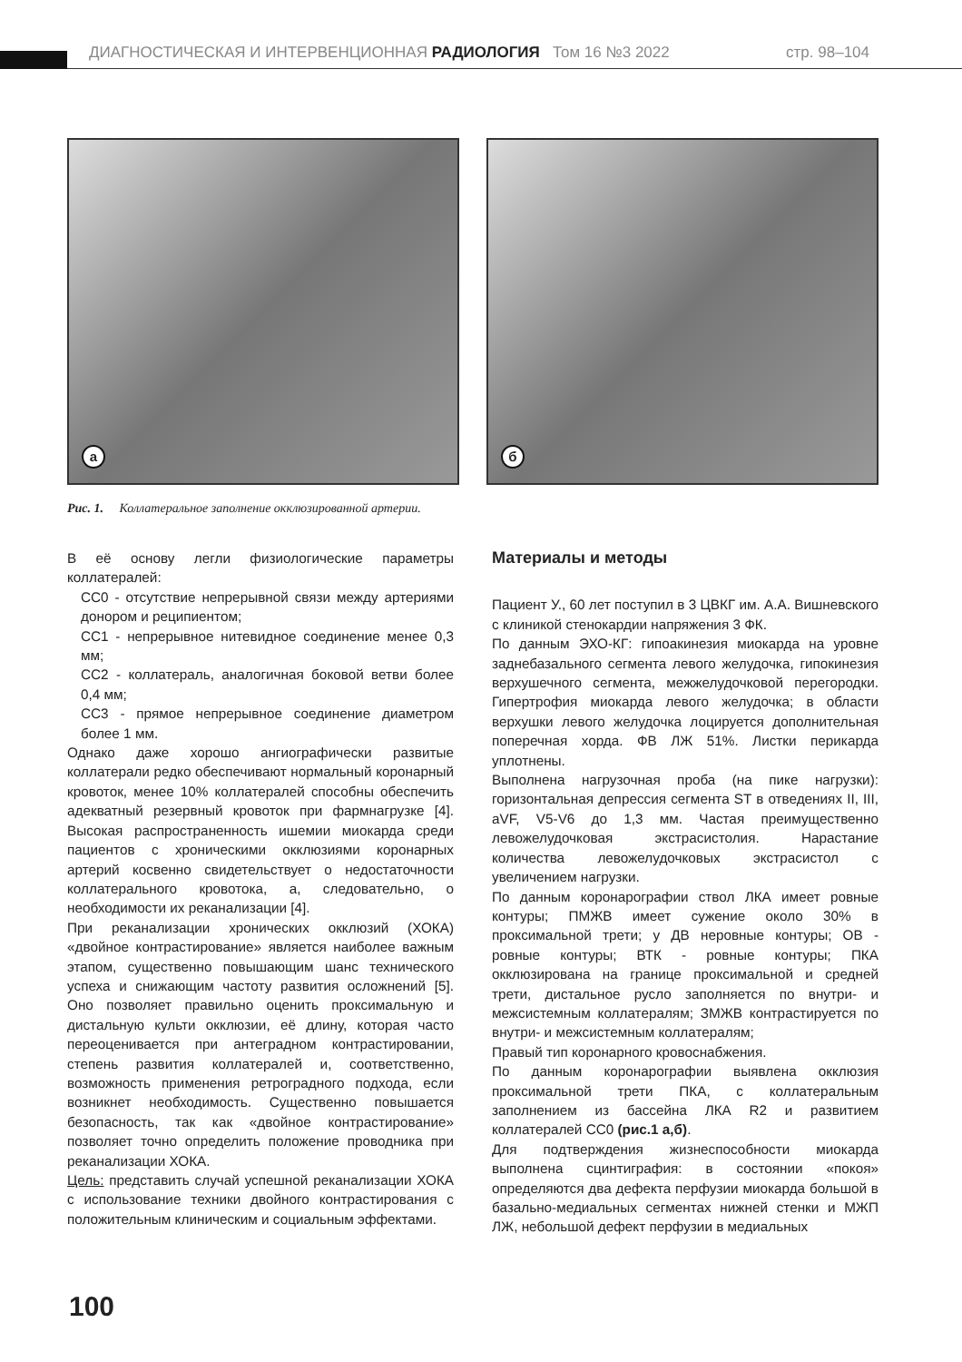ДИАГНОСТИЧЕСКАЯ И ИНТЕРВЕНЦИОННАЯ РАДИОЛОГИЯ Том 16 №3 2022 стр. 98–104
а
б
Рис. 1. Коллатеральное заполнение окклюзированной артерии.
В её основу легли физиологические параметры коллатералей:
CC0 - отсутствие непрерывной связи между артериями донором и реципиентом;
CC1 - непрерывное нитевидное соединение менее 0,3 мм;
CC2 - коллатераль, аналогичная боковой ветви более 0,4 мм;
CC3 - прямое непрерывное соединение диаметром более 1 мм.
Однако даже хорошо ангиографически развитые коллатерали редко обеспечивают нормальный коронарный кровоток, менее 10% коллатералей способны обеспечить адекватный резервный кровоток при фармнагрузке [4]. Высокая распространенность ишемии миокарда среди пациентов с хроническими окклюзиями коронарных артерий косвенно свидетельствует о недостаточности коллатерального кровотока, а, следовательно, о необходимости их реканализации [4].
При реканализации хронических окклюзий (ХОКА) «двойное контрастирование» является наиболее важным этапом, существенно повышающим шанс технического успеха и снижающим частоту развития осложнений [5]. Оно позволяет правильно оценить проксимальную и дистальную культи окклюзии, её длину, которая часто переоценивается при антеградном контрастировании, степень развития коллатералей и, соответственно, возможность применения ретроградного подхода, если возникнет необходимость. Существенно повышается безопасность, так как «двойное контрастирование» позволяет точно определить положение проводника при реканализации ХОКА.
Цель: представить случай успешной реканализации ХОКА с использование техники двойного контрастирования с положительным клиническим и социальным эффектами.
Материалы и методы
Пациент У., 60 лет поступил в 3 ЦВКГ им. А.А. Вишневского с клиникой стенокардии напряжения 3 ФК.
По данным ЭХО-КГ: гипоакинезия миокарда на уровне заднебазального сегмента левого желудочка, гипокинезия верхушечного сегмента, межжелудочковой перегородки. Гипертрофия миокарда левого желудочка; в области верхушки левого желудочка лоцируется дополнительная поперечная хорда. ФВ ЛЖ 51%. Листки перикарда уплотнены.
Выполнена нагрузочная проба (на пике нагрузки): горизонтальная депрессия сегмента ST в отведениях II, III, aVF, V5-V6 до 1,3 мм. Частая преимущественно левожелудочковая экстрасистолия. Нарастание количества левожелудочковых экстрасистол с увеличением нагрузки.
По данным коронарографии ствол ЛКА имеет ровные контуры; ПМЖВ имеет сужение около 30% в проксимальной трети; у ДВ неровные контуры; ОВ - ровные контуры; ВТК - ровные контуры; ПКА окклюзирована на границе проксимальной и средней трети, дистальное русло заполняется по внутри- и межсистемным коллатералям; ЗМЖВ контрастируется по внутри- и межсистемным коллатералям;
Правый тип коронарного кровоснабжения.
По данным коронарографии выявлена окклюзия проксимальной трети ПКА, с коллатеральным заполнением из бассейна ЛКА R2 и развитием коллатералей CC0 (рис.1 а,б).
Для подтверждения жизнеспособности миокарда выполнена сцинтиграфия: в состоянии «покоя» определяются два дефекта перфузии миокарда большой в базально-медиальных сегментах нижней стенки и МЖП ЛЖ, небольшой дефект перфузии в медиальных
100